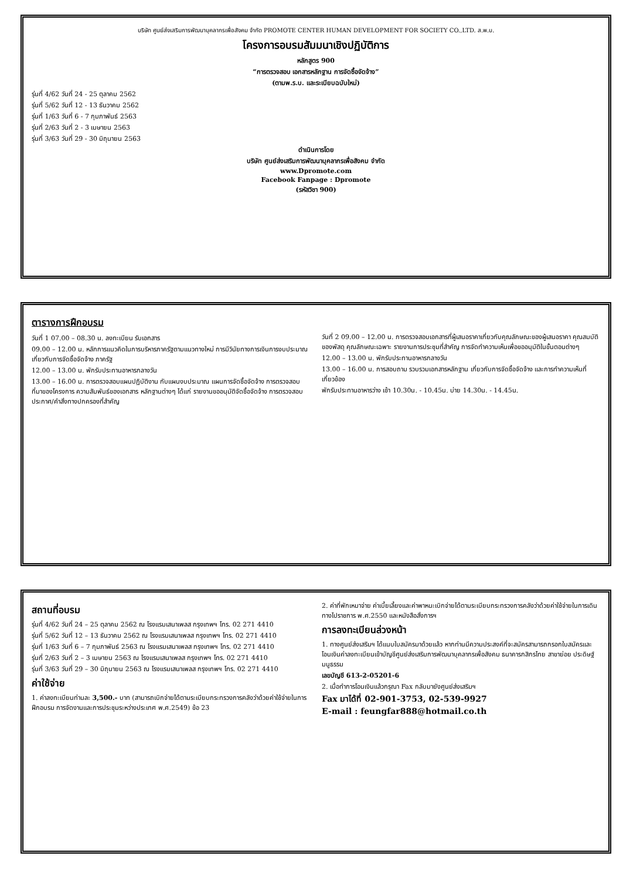บริษัท ศูนย์ส่งเสริมการพัฒนาบุคลากรเพื่อสังคม จำกัด PROMOTE CENTER HUMAN DEVELOPMENT FOR SOCIETY CO.,LTD. ส.พ.บ.
โครงการอบรมสัมมนาเชิงปฏิบัติการ
หลักสูตร 900
“การตรวจสอบ เอกสารหลักฐาน การจัดซื้อจัดจ้าง”
(ตามพ.ร.บ. และระเบียบฉบับใหม่)
รุ่นที่ 4/62 วันที่ 24 - 25 ตุลาคม 2562
รุ่นที่ 5/62 วันที่ 12 - 13 ธันวาคม 2562
รุ่นที่ 1/63 วันที่ 6 - 7 กุมภาพันธ์ 2563
รุ่นที่ 2/63 วันที่ 2 - 3 เมษายน 2563
รุ่นที่ 3/63 วันที่ 29 - 30 มิถุนายน 2563
ดำเนินการโดย
บริษัท ศูนย์ส่งเสริมการพัฒนาบุคลากรเพื่อสังคม จำกัด
www.Dpromote.com
Facebook Fanpage : Dpromote
(รหัสวิชา 900)
ตารางการฝึกอบรม
วันที่ 1 07.00 – 08.30 น. ลงทะเบียน รับเอกสาร
09.00 – 12.00 น. หลักการแนวคิดในการบริหารภาครัฐตามแนวทางใหม่ การมีวินัยทางการเงินการงบประมาณ เกี่ยวกับการจัดซื้อจัดจ้าง ภาครัฐ
12.00 – 13.00 น. พักรับประทานอาหารกลางวัน
13.00 – 16.00 น. การตรวจสอบแผนปฏิบัติงาน กับแผนงบประมาณ แผนการจัดซื้อจัดจ้าง การตรวจสอบที่มาของโครงการ ความสัมพันธ์ของเอกสาร หลักฐานต่างๆ ได้แก่ รายงานขออนุมัติจัดซื้อจัดจ้าง การตรวจสอบประกาศ/คำสั่งทางปกครองที่สำคัญ
วันที่ 2 09.00 – 12.00 น. การตรวจสอบเอกสารที่ผู้เสนอราคาเกี่ยวกับคุณลักษณะของผู้เสนอราคา คุณสมบัติของพัสดุ คุณลักษณะเฉพาะ รายงานการประชุมที่สำคัญ การจัดทำความเห็นเพื่อขออนุมัติในขั้นตอนต่างๆ
12.00 – 13.00 น. พักรับประทานอาหารกลางวัน
13.00 – 16.00 น. การสอบถาม รวบรวมเอกสารหลักฐาน เกี่ยวกับการจัดซื้อจัดจ้าง และการทำความเห็นที่เกี่ยวข้อง
พักรับประทานอาหารว่าง เช้า 10.30น. - 10.45น. บ่าย 14.30น. - 14.45น.
สถานที่อบรม
รุ่นที่ 4/62 วันที่ 24 – 25 ตุลาคม 2562 ณ โรงแรมเสนาเพลส กรุงเทพฯ โทร. 02 271 4410
รุ่นที่ 5/62 วันที่ 12 – 13 ธันวาคม 2562 ณ โรงแรมเสนาเพลส กรุงเทพฯ โทร. 02 271 4410
รุ่นที่ 1/63 วันที่ 6 – 7 กุมภาพันธ์ 2563 ณ โรงแรมเสนาเพลส กรุงเทพฯ โทร. 02 271 4410
รุ่นที่ 2/63 วันที่ 2 – 3 เมษายน 2563 ณ โรงแรมเสนาเพลส กรุงเทพฯ โทร. 02 271 4410
รุ่นที่ 3/63 วันที่ 29 – 30 มิถุนายน 2563 ณ โรงแรมเสนาเพลส กรุงเทพฯ โทร. 02 271 4410
ค่าใช้จ่าย
1. ค่าลงทะเบียนท่านละ 3,500.- บาท (สามารถเบิกจ่ายได้ตามระเบียบกระทรวงการคลังว่าด้วยค่าใช้จ่ายในการฝึกอบรม การจัดงานและการประชุมระหว่างประเทศ พ.ศ.2549) ข้อ 23
2. ค่าที่พักเหมาจ่าย ค่าเบี้ยเลี้ยงและค่าพาหนะเบิกจ่ายได้ตามระเบียบกระทรวงการคลังว่าด้วยค่าใช้จ่ายในการเดินทางไปราชการ พ.ศ.2550 และหนังสือสั่งการฯ
การลงทะเบียนล่วงหน้า
1. ทางศูนย์ส่งเสริมฯ ได้แนบใบสมัครมาด้วยแล้ว หากท่านมีความประสงค์ที่จะสมัครสามารถกรอกใบสมัครและโอนเงินค่าลงทะเบียนเข้าบัญชีศูนย์ส่งเสริมการพัฒนาบุคลากรเพื่อสังคม ธนาคารกสิกรไทย สาขาย่อย ประดิษฐ์มนูธรรม
เลขบัญชี 613-2-05201-6
2. เมื่อทำการโอนเงินแล้วกรุณา Fax กลับมายังศูนย์ส่งเสริมฯ
Fax มาได้ที่ 02-901-3753, 02-539-9927
E-mail : feungfar888@hotmail.co.th